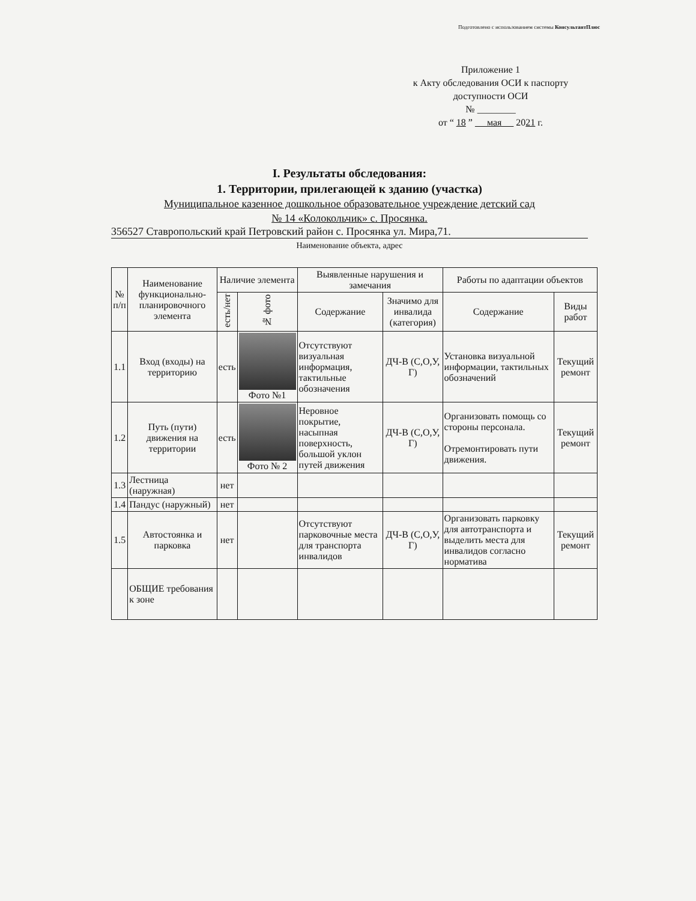Подготовлено с использованием системы КонсультантПлюс
Приложение 1
к Акту обследования ОСИ к паспорту
доступности ОСИ
№ ________
от “ 18 ” мая 2021 г.
I. Результаты обследования:
1. Территории, прилегающей к зданию (участка)
Муниципальное казенное дошкольное образовательное учреждение детский сад
№ 14 «Колокольчик» с. Просянка.
356527 Ставропольский край Петровский район с. Просянка ул. Мира,71.
Наименование объекта, адрес
| № п/п | Наименование функционально-планировочного элемента | Наличие элемента | | Выявленные нарушения и замечания | | Работы по адаптации объектов | |
| --- | --- | --- | --- | --- | --- | --- | --- |
| | | есть/нет | № фото | Содержание | Значимо для инвалида (категория) | Содержание | Виды работ |
| 1.1 | Вход (входы) на территорию | есть | Фото №1 | Отсутствуют визуальная информация, тактильные обозначения | ДЧ-В (С,О,У, Г) | Установка визуальной информации, тактильных обозначений | Текущий ремонт |
| 1.2 | Путь (пути) движения на территории | есть | Фото № 2 | Неровное покрытие, насыпная поверхность, большой уклон путей движения | ДЧ-В (С,О,У, Г) | Организовать помощь со стороны персонала. Отремонтировать пути движения. | Текущий ремонт |
| 1.3 | Лестница (наружная) | нет | | | | | |
| 1.4 | Пандус (наружный) | нет | | | | | |
| 1.5 | Автостоянка и парковка | нет | | Отсутствуют парковочные места для транспорта инвалидов | ДЧ-В (С,О,У, Г) | Организовать парковку для автотранспорта и выделить места для инвалидов согласно норматива | Текущий ремонт |
| | ОБЩИЕ требования к зоне | | | | | | |